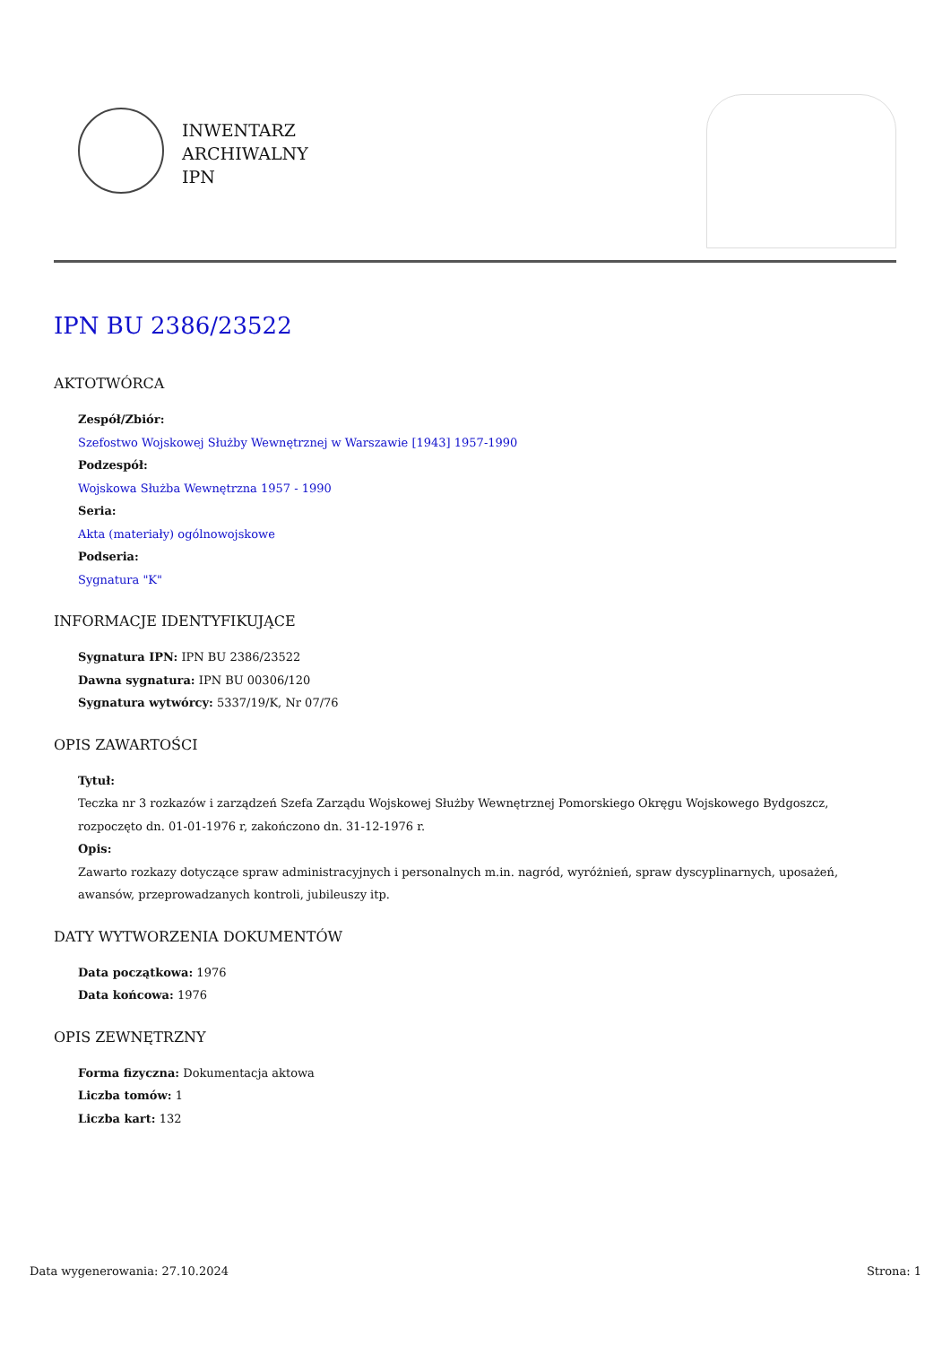INWENTARZ
ARCHIWALNY
IPN
IPN BU 2386/23522
AKTOTWÓRCA
Zespół/Zbiór:
Szefostwo Wojskowej Służby Wewnętrznej w Warszawie [1943] 1957-1990
Podzespół:
Wojskowa Służba Wewnętrzna 1957 - 1990
Seria:
Akta (materiały) ogólnowojskowe
Podseria:
Sygnatura "K"
INFORMACJE IDENTYFIKUJĄCE
Sygnatura IPN: IPN BU 2386/23522
Dawna sygnatura: IPN BU 00306/120
Sygnatura wytwórcy: 5337/19/K, Nr 07/76
OPIS ZAWARTOŚCI
Tytuł:
Teczka nr 3 rozkazów i zarządzeń Szefa Zarządu Wojskowej Służby Wewnętrznej Pomorskiego Okręgu Wojskowego Bydgoszcz, rozpoczęto dn. 01-01-1976 r, zakończono dn. 31-12-1976 r.
Opis:
Zawarto rozkazy dotyczące spraw administracyjnych i personalnych m.in. nagród, wyróżnień, spraw dyscyplinarnych, uposażeń, awansów, przeprowadzanych kontroli, jubileuszy itp.
DATY WYTWORZENIA DOKUMENTÓW
Data początkowa: 1976
Data końcowa: 1976
OPIS ZEWNĘTRZNY
Forma fizyczna: Dokumentacja aktowa
Liczba tomów: 1
Liczba kart: 132
Data wygenerowania: 27.10.2024 Strona: 1